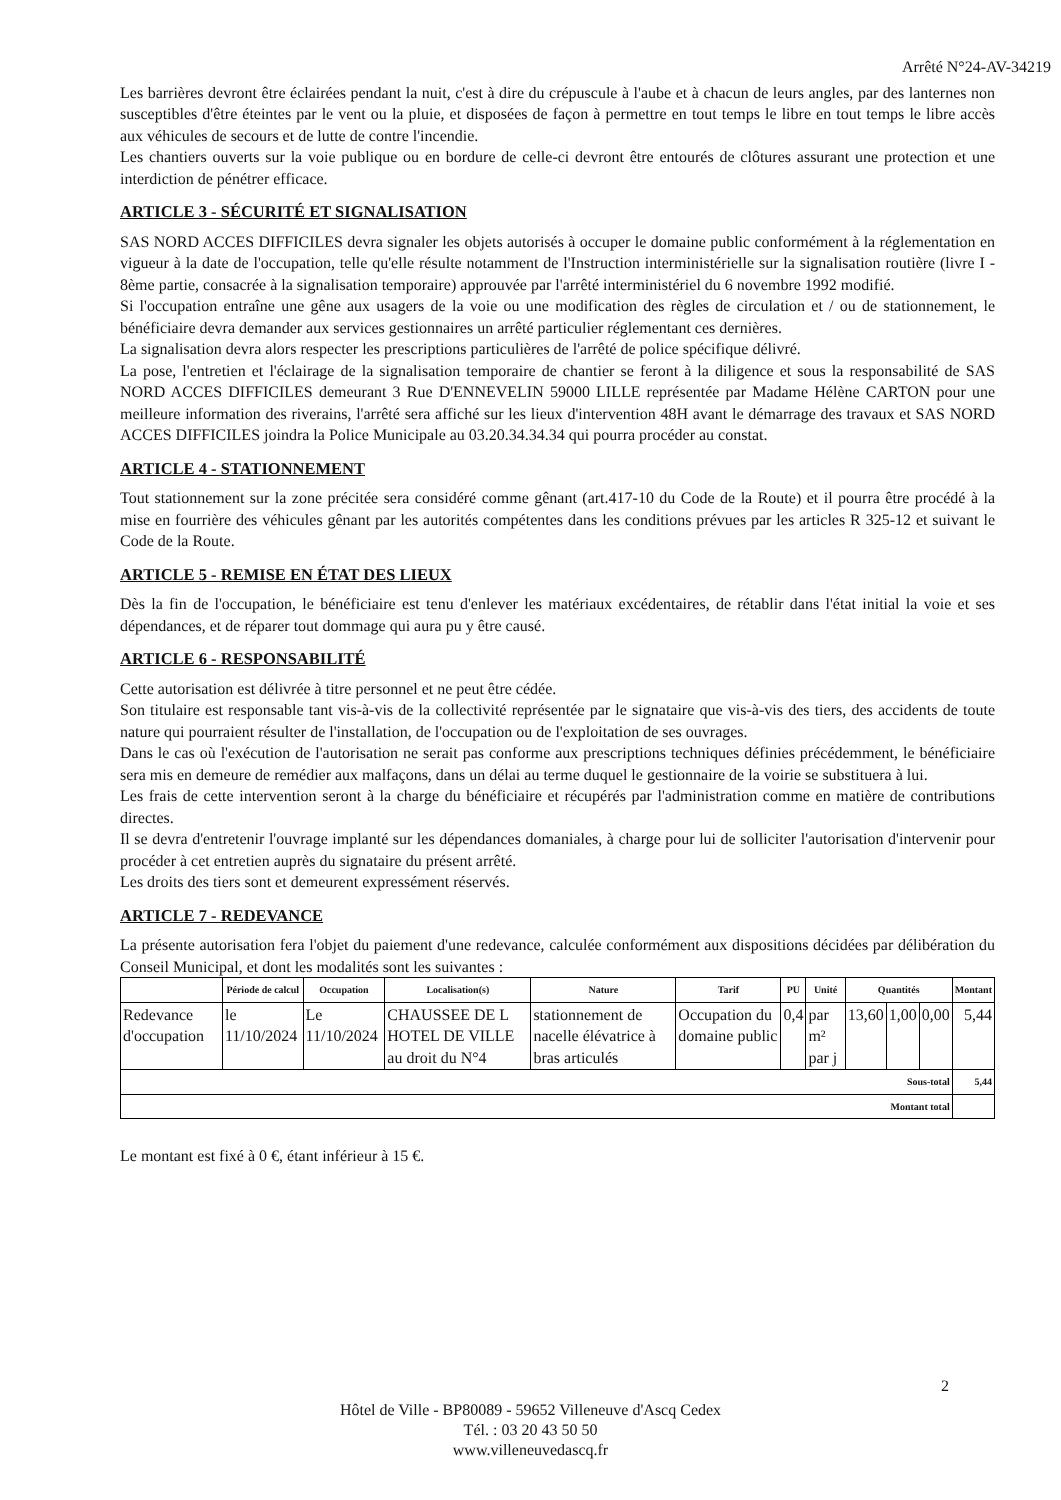Arrêté N°24-AV-34219
Les barrières devront être éclairées pendant la nuit, c'est à dire du crépuscule à l'aube et à chacun de leurs angles, par des lanternes non susceptibles d'être éteintes par le vent ou la pluie, et disposées de façon à permettre en tout temps le libre en tout temps le libre accès aux véhicules de secours et de lutte de contre l'incendie.
Les chantiers ouverts sur la voie publique ou en bordure de celle-ci devront être entourés de clôtures assurant une protection et une interdiction de pénétrer efficace.
ARTICLE 3 - SÉCURITÉ ET SIGNALISATION
SAS NORD ACCES DIFFICILES devra signaler les objets autorisés à occuper le domaine public conformément à la réglementation en vigueur à la date de l'occupation, telle qu'elle résulte notamment de l'Instruction interministérielle sur la signalisation routière (livre I - 8ème partie, consacrée à la signalisation temporaire) approuvée par l'arrêté interministériel du 6 novembre 1992 modifié.
Si l'occupation entraîne une gêne aux usagers de la voie ou une modification des règles de circulation et / ou de stationnement, le bénéficiaire devra demander aux services gestionnaires un arrêté particulier réglementant ces dernières.
La signalisation devra alors respecter les prescriptions particulières de l'arrêté de police spécifique délivré.
La pose, l'entretien et l'éclairage de la signalisation temporaire de chantier se feront à la diligence et sous la responsabilité de SAS NORD ACCES DIFFICILES demeurant 3 Rue D'ENNEVELIN 59000 LILLE représentée par Madame Hélène CARTON pour une meilleure information des riverains, l'arrêté sera affiché sur les lieux d'intervention 48H avant le démarrage des travaux et SAS NORD ACCES DIFFICILES joindra la Police Municipale au 03.20.34.34.34 qui pourra procéder au constat.
ARTICLE 4 - STATIONNEMENT
Tout stationnement sur la zone précitée sera considéré comme gênant (art.417-10 du Code de la Route) et il pourra être procédé à la mise en fourrière des véhicules gênant par les autorités compétentes dans les conditions prévues par les articles R 325-12 et suivant le Code de la Route.
ARTICLE 5 - REMISE EN ÉTAT DES LIEUX
Dès la fin de l'occupation, le bénéficiaire est tenu d'enlever les matériaux excédentaires, de rétablir dans l'état initial la voie et ses dépendances, et de réparer tout dommage qui aura pu y être causé.
ARTICLE 6 - RESPONSABILITÉ
Cette autorisation est délivrée à titre personnel et ne peut être cédée.
Son titulaire est responsable tant vis-à-vis de la collectivité représentée par le signataire que vis-à-vis des tiers, des accidents de toute nature qui pourraient résulter de l'installation, de l'occupation ou de l'exploitation de ses ouvrages.
Dans le cas où l'exécution de l'autorisation ne serait pas conforme aux prescriptions techniques définies précédemment, le bénéficiaire sera mis en demeure de remédier aux malfaçons, dans un délai au terme duquel le gestionnaire de la voirie se substituera à lui.
Les frais de cette intervention seront à la charge du bénéficiaire et récupérés par l'administration comme en matière de contributions directes.
Il se devra d'entretenir l'ouvrage implanté sur les dépendances domaniales, à charge pour lui de solliciter l'autorisation d'intervenir pour procéder à cet entretien auprès du signataire du présent arrêté.
Les droits des tiers sont et demeurent expressément réservés.
ARTICLE 7 - REDEVANCE
La présente autorisation fera l'objet du paiement d'une redevance, calculée conformément aux dispositions décidées par délibération du Conseil Municipal, et dont les modalités sont les suivantes :
| | Période de calcul | Occupation | Localisation(s) | Nature | Tarif | PU | Unité | Quantités | | | Montant |
| --- | --- | --- | --- | --- | --- | --- | --- | --- | --- | --- | --- |
| Redevance d'occupation | le 11/10/2024 | Le 11/10/2024 | CHAUSSEE DE L HOTEL DE VILLE au droit du N°4 | stationnement de nacelle élévatrice à bras articulés | Occupation du domaine public | 0,4 | par m² par j | 13,60 | 1,00 | 0,00 | 5,44 |
| Sous-total | | | | | | | | | | | 5,44 |
| Montant total | | | | | | | | | | | |
Le montant est fixé à 0 €, étant inférieur à 15 €.
2
Hôtel de Ville - BP80089 - 59652 Villeneuve d'Ascq Cedex
Tél. : 03 20 43 50 50
www.villeneuvedascq.fr